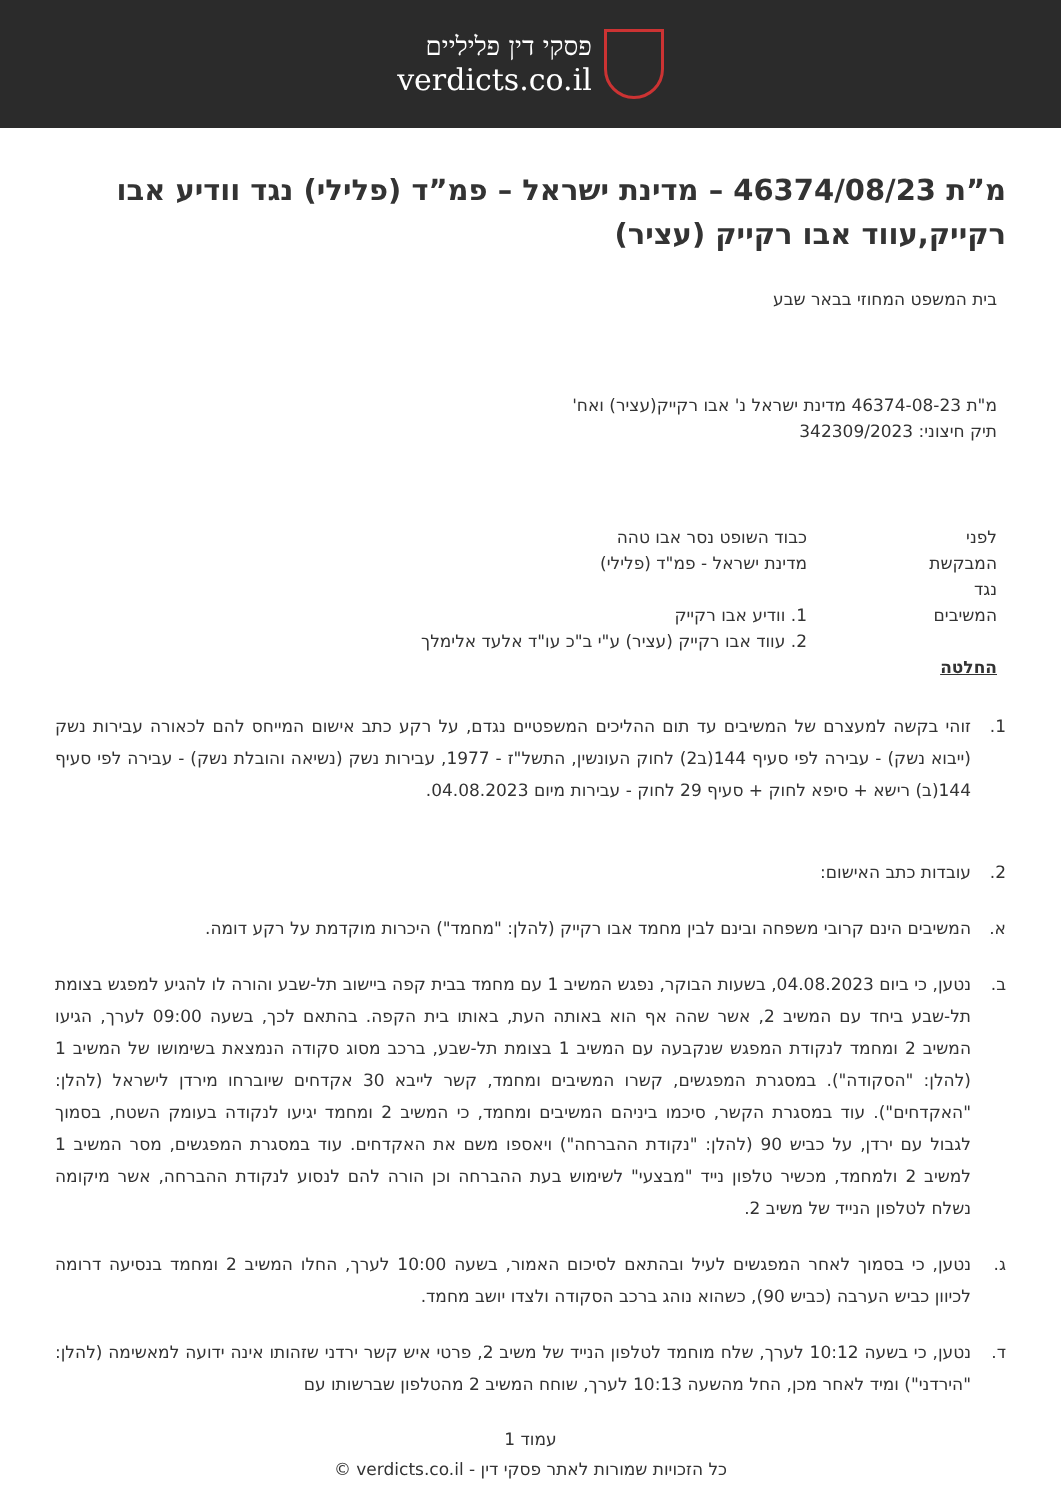פסקי דין פליליים
verdicts.co.il
מ”ת 46374/08/23 – מדינת ישראל – פמ”ד (פלילי) נגד וודיע אבו רקייק,עווד אבו רקייק (עציר)
בית המשפט המחוזי בבאר שבע
מ"ת 46374-08-23 מדינת ישראל נ' אבו רקייק(עציר) ואח'
תיק חיצוני: 342309/2023
לפני כבוד השופט נסר אבו טהה
המבקשת מדינת ישראל - פמ"ד (פלילי)
נגד
המשיבים 1. וודיע אבו רקייק
2. עווד אבו רקייק (עציר) ע"י ב"כ עו"ד אלעד אלימלך
החלטה
1. זוהי בקשה למעצרם של המשיבים עד תום ההליכים המשפטיים נגדם, על רקע כתב אישום המייחס להם לכאורה עבירות נשק (ייבוא נשק) - עבירה לפי סעיף 144(ב2) לחוק העונשין, התשל"ז - 1977, עבירות נשק (נשיאה והובלת נשק) - עבירה לפי סעיף 144(ב) רישא + סיפא לחוק + סעיף 29 לחוק - עבירות מיום 04.08.2023.
2. עובדות כתב האישום:
א. המשיבים הינם קרובי משפחה ובינם לבין מחמד אבו רקייק (להלן: "מחמד") היכרות מוקדמת על רקע דומה.
ב. נטען, כי ביום 04.08.2023, בשעות הבוקר, נפגש המשיב 1 עם מחמד בבית קפה ביישוב תל-שבע והורה לו להגיע למפגש בצומת תל-שבע ביחד עם המשיב 2, אשר שהה אף הוא באותה העת, באותו בית הקפה. בהתאם לכך, בשעה 09:00 לערך, הגיעו המשיב 2 ומחמד לנקודת המפגש שנקבעה עם המשיב 1 בצומת תל-שבע, ברכב מסוג סקודה הנמצאת בשימושו של המשיב 1 (להלן: "הסקודה"). במסגרת המפגשים, קשרו המשיבים ומחמד, קשר לייבא 30 אקדחים שיוברחו מירדן לישראל (להלן: "האקדחים"). עוד במסגרת הקשר, סיכמו ביניהם המשיבים ומחמד, כי המשיב 2 ומחמד יגיעו לנקודה בעומק השטח, בסמוך לגבול עם ירדן, על כביש 90 (להלן: "נקודת ההברחה") ויאספו משם את האקדחים. עוד במסגרת המפגשים, מסר המשיב 1 למשיב 2 ולמחמד, מכשיר טלפון נייד "מבצעי" לשימוש בעת ההברחה וכן הורה להם לנסוע לנקודת ההברחה, אשר מיקומה נשלח לטלפון הנייד של משיב 2.
ג. נטען, כי בסמוך לאחר המפגשים לעיל ובהתאם לסיכום האמור, בשעה 10:00 לערך, החלו המשיב 2 ומחמד בנסיעה דרומה לכיוון כביש הערבה (כביש 90), כשהוא נוהג ברכב הסקודה ולצדו יושב מחמד.
ד. נטען, כי בשעה 10:12 לערך, שלח מוחמד לטלפון הנייד של משיב 2, פרטי איש קשר ירדני שזהותו אינה ידועה למאשימה (להלן: "הירדני") ומיד לאחר מכן, החל מהשעה 10:13 לערך, שוחח המשיב 2 מהטלפון שברשותו עם
עמוד 1
כל הזכויות שמורות לאתר פסקי דין - verdicts.co.il ©